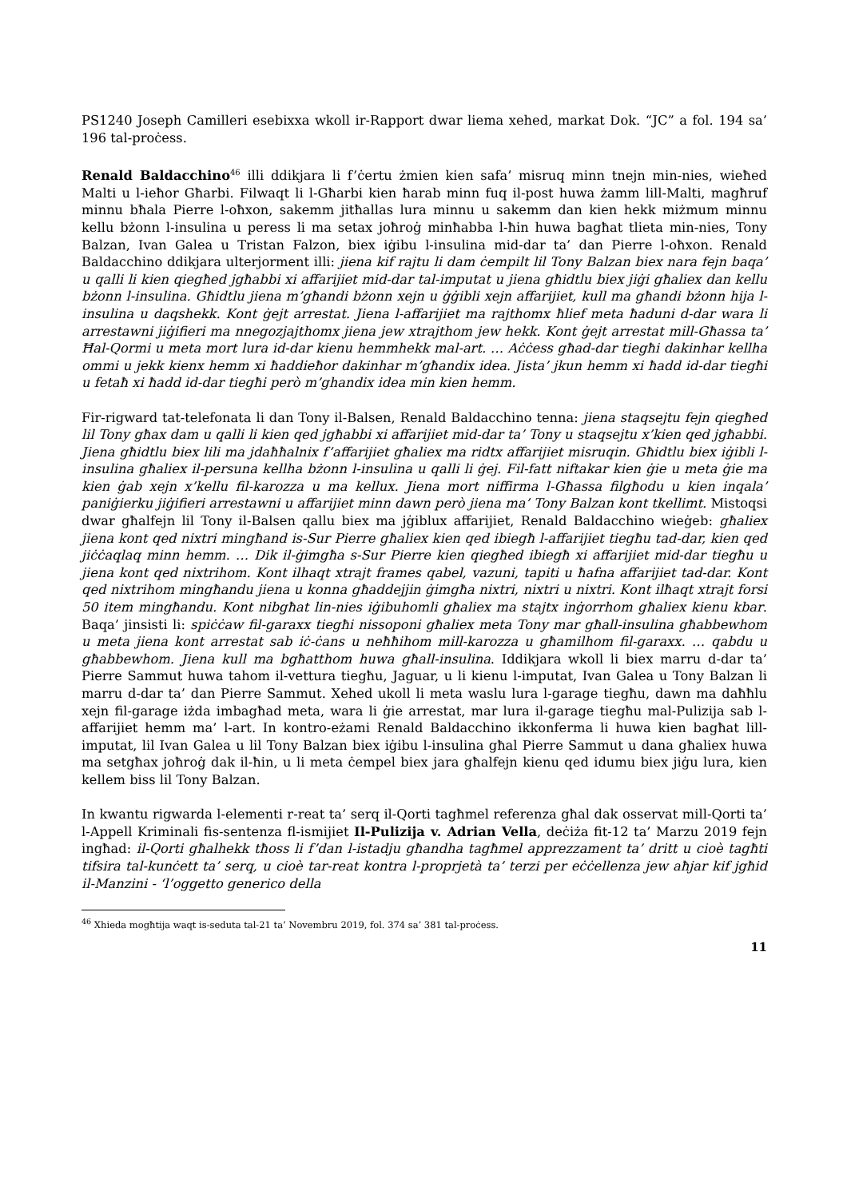PS1240 Joseph Camilleri esebixxa wkoll ir-Rapport dwar liema xehed, markat Dok. “JC” a fol. 194 sa’ 196 tal-proċess.
Renald Baldacchino<sup>46</sup> illi ddikjara li f’ċertu żmien kien safa’ misruq minn tnejn min-nies, wieħed Malti u l-ieħor Għarbi. Filwaqt li l-Għarbi kien ħarab minn fuq il-post huwa żamm lill-Malti, magħruf minnu bħala Pierre l-oħxon, sakemm jitħallas lura minnu u sakemm dan kien hekk miżmum minnu kellu bżonn l-insulina u peress li ma setax joħroġ minħabba l-ħin huwa bagħat tlieta min-nies, Tony Balzan, Ivan Galea u Tristan Falzon, biex iġibu l-insulina mid-dar ta’ dan Pierre l-oħxon. Renald Baldacchino ddikjara ulterjorment illi: jiena kif rajtu li dam ċempilt lil Tony Balzan biex nara fejn baqa’ u qalli li kien qiegħed jgħabbi xi affarijiet mid-dar tal-imputat u jiena għidtlu biex jiġi għaliex dan kellu bżonn l-insulina. Għidtlu jiena m’għandi bżonn xejn u ġġibli xejn affarijiet, kull ma għandi bżonn hija l-insulina u daqshekk. Kont ġejt arrestat. Jiena l-affarijiet ma rajthomx ħlief meta ħaduni d-dar wara li arrestawni jiġifieri ma nnegozjajthomx jiena jew xtrajthom jew hekk. Kont ġejt arrestat mill-Għassa ta’ Ħal-Qormi u meta mort lura id-dar kienu hemmhekk mal-art. … Aċċess għad-dar tiegħi dakinhar kellha ommi u jekk kienx hemm xi ħaddieħor dakinhar m’għandix idea. Jista’ jkun hemm xi ħadd id-dar tiegħi u fetaħ xi ħadd id-dar tiegħi però m’ghandix idea min kien hemm.
Fir-rigward tat-telefonata li dan Tony il-Balsen, Renald Baldacchino tenna: jiena staqsejtu fejn qiegħed lil Tony għax dam u qalli li kien qed jgħabbi xi affarijiet mid-dar ta’ Tony u staqsejtu x’kien qed jgħabbi. Jiena għidtlu biex lili ma jdaħħalnix f’affarijiet għaliex ma ridtx affarijiet misruqin. Għidtlu biex iġibli l-insulina għaliex il-persuna kellha bżonn l-insulina u qalli li ġej. Fil-fatt niftakar kien ġie u meta ġie ma kien ġab xejn x’kellu fil-karozza u ma kellux. Jiena mort niffirma l-Għassa filgħodu u kien inqala’ paniġierku jiġifieri arrestawni u affarijiet minn dawn però jiena ma’ Tony Balzan kont tkellimt. Mistoqsi dwar għalfejn lil Tony il-Balsen qallu biex ma jġiblux affarijiet, Renald Baldacchino wieġeb: għaliex jiena kont qed nixtri mingħand is-Sur Pierre għaliex kien qed ibiegħ l-affarijiet tiegħu tad-dar, kien qed jiċċaqlaq minn hemm. … Dik il-ġimgħa s-Sur Pierre kien qiegħed ibiegħ xi affarijiet mid-dar tiegħu u jiena kont qed nixtrihom. Kont ilhaqt xtrajt frames qabel, vazuni, tapiti u ħafna affarijiet tad-dar. Kont qed nixtrihom mingħandu jiena u konna għaddejjin ġimgħa nixtri, nixtri u nixtri. Kont ilħaqt xtrajt forsi 50 item mingħandu. Kont nibgħat lin-nies iġibuhomli għaliex ma stajtx inġorrhom għaliex kienu kbar. Baqa’ jinsisti li: spiċċaw fil-garaxx tiegħi nissoponi għaliex meta Tony mar għall-insulina għabbewhom u meta jiena kont arrestat sab iċ-ċans u neħħihom mill-karozza u għamilhom fil-garaxx. … qabdu u għabbewhom. Jiena kull ma bgħatthom huwa għall-insulina. Iddikjara wkoll li biex marru d-dar ta’ Pierre Sammut huwa tahom il-vettura tiegħu, Jaguar, u li kienu l-imputat, Ivan Galea u Tony Balzan li marru d-dar ta’ dan Pierre Sammut. Xehed ukoll li meta waslu lura l-garage tiegħu, dawn ma daħħlu xejn fil-garage iżda imbagħad meta, wara li ġie arrestat, mar lura il-garage tiegħu mal-Pulizija sab l-affarijiet hemm ma’ l-art. In kontro-eżami Renald Baldacchino ikkonferma li huwa kien bagħat lill-imputat, lil Ivan Galea u lil Tony Balzan biex iġibu l-insulina għal Pierre Sammut u dana għaliex huwa ma setgħax joħroġ dak il-ħin, u li meta ċempel biex jara għalfejn kienu qed idumu biex jiġu lura, kien kellem biss lil Tony Balzan.
In kwantu rigwarda l-elementi r-reat ta’ serq il-Qorti tagħmel referenza għal dak osservat mill-Qorti ta’ l-Appell Kriminali fis-sentenza fl-ismijiet Il-Pulizija v. Adrian Vella, deċiża fit-12 ta’ Marzu 2019 fejn ingħad: il-Qorti għalhekk tħoss li f’dan l-istadju għandha tagħmel apprezzament ta’ dritt u cioè tagħti tifsira tal-kunċett ta’ serq, u cioè tar-reat kontra l-proprjetà ta’ terzi per eċċellenza jew aħjar kif jgħid il-Manzini - ‘l’oggetto generico della
<sup>46</sup> Xhieda mogħtija waqt is-seduta tal-21 ta’ Novembru 2019, fol. 374 sa’ 381 tal-proċess.
11